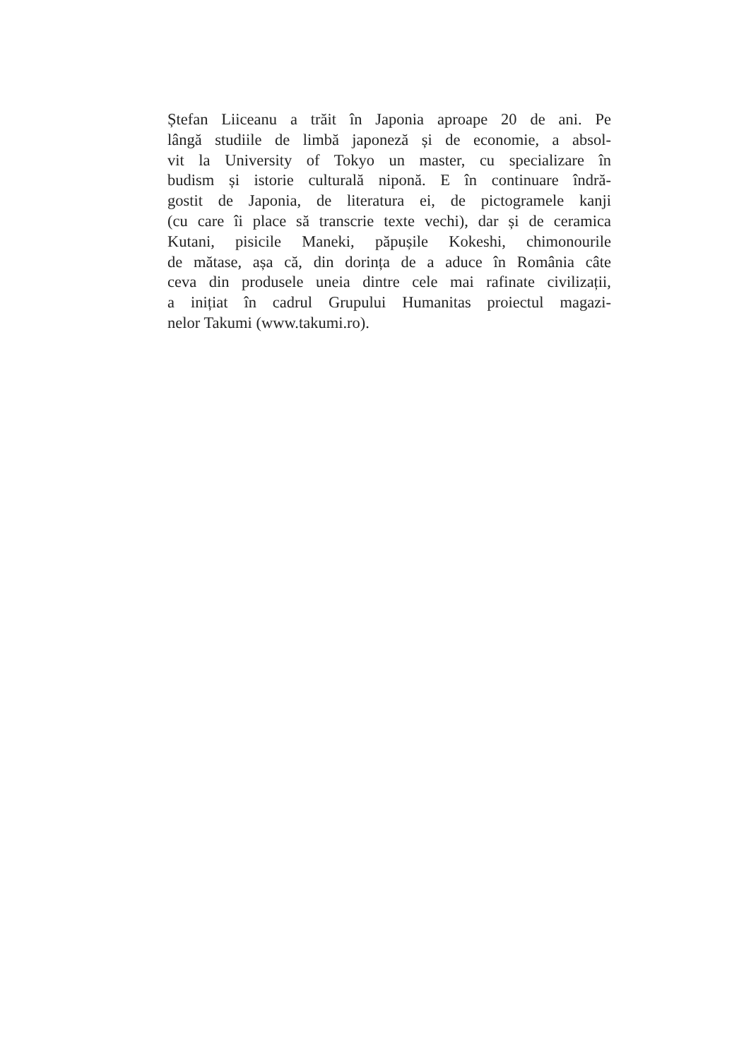Ștefan Liiceanu a trăit în Japonia aproape 20 de ani. Pe
lângă studiile de limbă japoneză și de economie, a absol-
vit la University of Tokyo un master, cu specializare în
budism și istorie culturală niponă. E în continuare îndră-
gostit de Japonia, de literatura ei, de pictogramele kanji
(cu care îi place să transcrie texte vechi), dar și de ceramica
Kutani, pisicile Maneki, păpușile Kokeshi, chimonourile
de mătase, așa că, din dorința de a aduce în România câte
ceva din produsele uneia dintre cele mai rafinate civilizații,
a inițiat în cadrul Grupului Humanitas proiectul magazi-
nelor Takumi (www.takumi.ro).